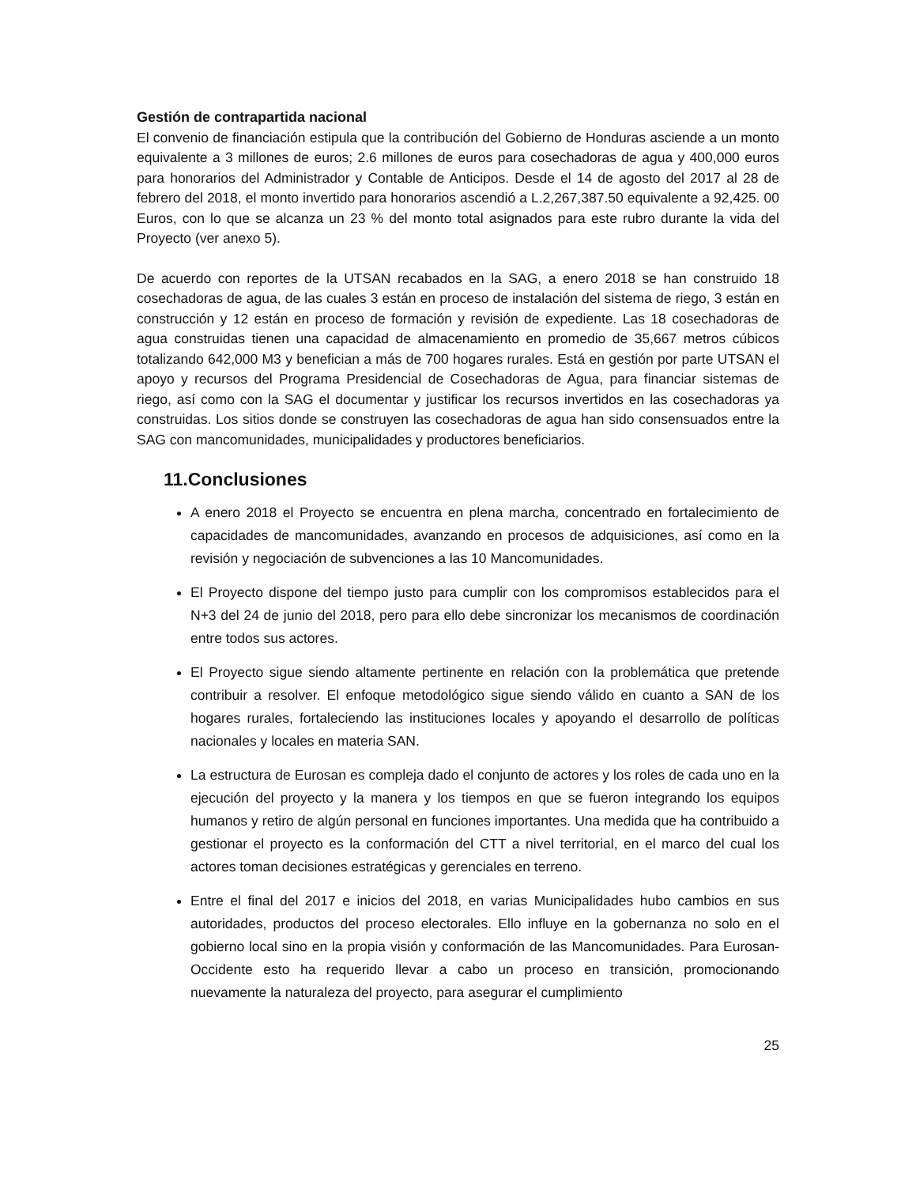Gestión de contrapartida nacional
El convenio de financiación estipula que la contribución del Gobierno de Honduras asciende a un monto equivalente a 3 millones de euros; 2.6 millones de euros para cosechadoras de agua y 400,000 euros para honorarios del Administrador y Contable de Anticipos. Desde el 14 de agosto del 2017 al 28 de febrero del 2018, el monto invertido para honorarios ascendió a L.2,267,387.50 equivalente a 92,425. 00 Euros, con lo que se alcanza un 23 % del monto total asignados para este rubro durante la vida del Proyecto (ver anexo 5).
De acuerdo con reportes de la UTSAN recabados en la SAG, a enero 2018 se han construido 18 cosechadoras de agua, de las cuales 3 están en proceso de instalación del sistema de riego, 3 están en construcción y 12 están en proceso de formación y revisión de expediente. Las 18 cosechadoras de agua construidas tienen una capacidad de almacenamiento en promedio de 35,667 metros cúbicos totalizando 642,000 M3 y benefician a más de 700 hogares rurales. Está en gestión por parte UTSAN el apoyo y recursos del Programa Presidencial de Cosechadoras de Agua, para financiar sistemas de riego, así como con la SAG el documentar y justificar los recursos invertidos en las cosechadoras ya construidas. Los sitios donde se construyen las cosechadoras de agua han sido consensuados entre la SAG con mancomunidades, municipalidades y productores beneficiarios.
11.Conclusiones
A enero 2018 el Proyecto se encuentra en plena marcha, concentrado en fortalecimiento de capacidades de mancomunidades, avanzando en procesos de adquisiciones, así como en la revisión y negociación de subvenciones a las 10 Mancomunidades.
El Proyecto dispone del tiempo justo para cumplir con los compromisos establecidos para el N+3 del 24 de junio del 2018, pero para ello debe sincronizar los mecanismos de coordinación entre todos sus actores.
El Proyecto sigue siendo altamente pertinente en relación con la problemática que pretende contribuir a resolver. El enfoque metodológico sigue siendo válido en cuanto a SAN de los hogares rurales, fortaleciendo las instituciones locales y apoyando el desarrollo de políticas nacionales y locales en materia SAN.
La estructura de Eurosan es compleja dado el conjunto de actores y los roles de cada uno en la ejecución del proyecto y la manera y los tiempos en que se fueron integrando los equipos humanos y retiro de algún personal en funciones importantes. Una medida que ha contribuido a gestionar el proyecto es la conformación del CTT a nivel territorial, en el marco del cual los actores toman decisiones estratégicas y gerenciales en terreno.
Entre el final del 2017 e inicios del 2018, en varias Municipalidades hubo cambios en sus autoridades, productos del proceso electorales. Ello influye en la gobernanza no solo en el gobierno local sino en la propia visión y conformación de las Mancomunidades. Para Eurosan-Occidente esto ha requerido llevar a cabo un proceso en transición, promocionando nuevamente la naturaleza del proyecto, para asegurar el cumplimiento
25